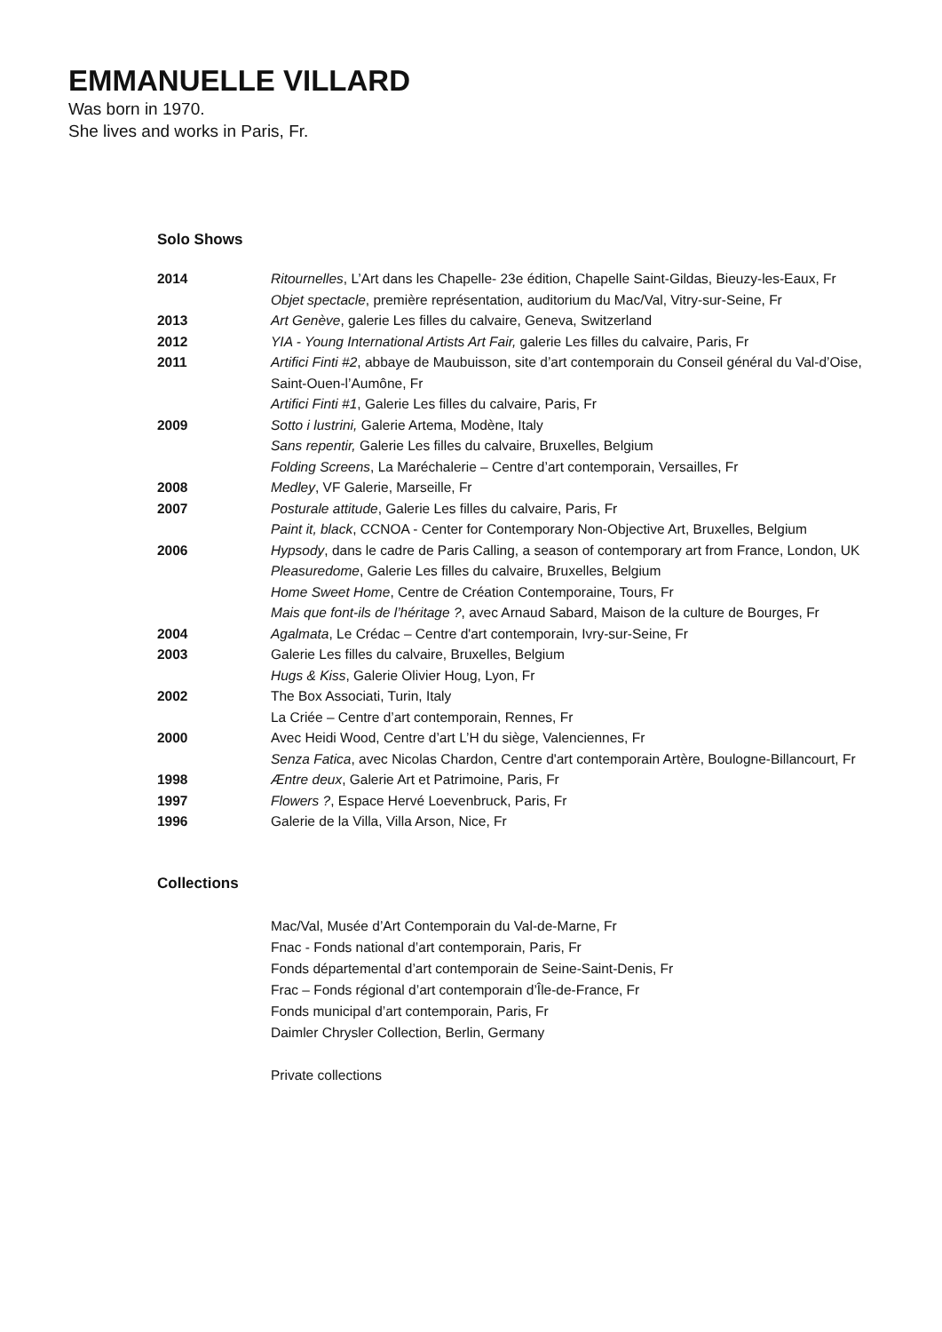EMMANUELLE VILLARD
Was born in 1970.
She lives and works in Paris, Fr.
Solo Shows
2014 Ritournelles, L’Art dans les Chapelle- 23e édition, Chapelle Saint-Gildas, Bieuzy-les-Eaux, Fr
Objet spectacle, première représentation, auditorium du Mac/Val, Vitry-sur-Seine, Fr
2013 Art Genève, galerie Les filles du calvaire, Geneva, Switzerland
2012 YIA - Young International Artists Art Fair, galerie Les filles du calvaire, Paris, Fr
2011 Artifici Finti #2, abbaye de Maubuisson, site d’art contemporain du Conseil général du Val-d’Oise, Saint-Ouen-l’Aumône, Fr
Artifici Finti #1, Galerie Les filles du calvaire, Paris, Fr
2009 Sotto i lustrini, Galerie Artema, Modène, Italy
Sans repentir, Galerie Les filles du calvaire, Bruxelles, Belgium
Folding Screens, La Maréchalerie – Centre d’art contemporain, Versailles, Fr
2008 Medley, VF Galerie, Marseille, Fr
2007 Posturale attitude, Galerie Les filles du calvaire, Paris, Fr
Paint it, black, CCNOA - Center for Contemporary Non-Objective Art, Bruxelles, Belgium
2006 Hypsody, dans le cadre de Paris Calling, a season of contemporary art from France, London, UK
Pleasuredome, Galerie Les filles du calvaire, Bruxelles, Belgium
Home Sweet Home, Centre de Création Contemporaine, Tours, Fr
Mais que font-ils de l’héritage ?, avec Arnaud Sabard, Maison de la culture de Bourges, Fr
2004 Agalmata, Le Crédac – Centre d'art contemporain, Ivry-sur-Seine, Fr
2003 Galerie Les filles du calvaire, Bruxelles, Belgium
Hugs & Kiss, Galerie Olivier Houg, Lyon, Fr
2002 The Box Associati, Turin, Italy
La Criée – Centre d’art contemporain, Rennes, Fr
2000 Avec Heidi Wood, Centre d’art L’H du siège, Valenciennes, Fr
Senza Fatica, avec Nicolas Chardon, Centre d'art contemporain Artère, Boulogne-Billancourt, Fr
1998 Æntre deux, Galerie Art et Patrimoine, Paris, Fr
1997 Flowers ?, Espace Hervé Loevenbruck, Paris, Fr
1996 Galerie de la Villa, Villa Arson, Nice, Fr
Collections
Mac/Val, Musée d’Art Contemporain du Val-de-Marne, Fr
Fnac - Fonds national d’art contemporain, Paris, Fr
Fonds départemental d’art contemporain de Seine-Saint-Denis, Fr
Frac – Fonds régional d’art contemporain d’Île-de-France, Fr
Fonds municipal d’art contemporain, Paris, Fr
Daimler Chrysler Collection, Berlin, Germany
Private collections